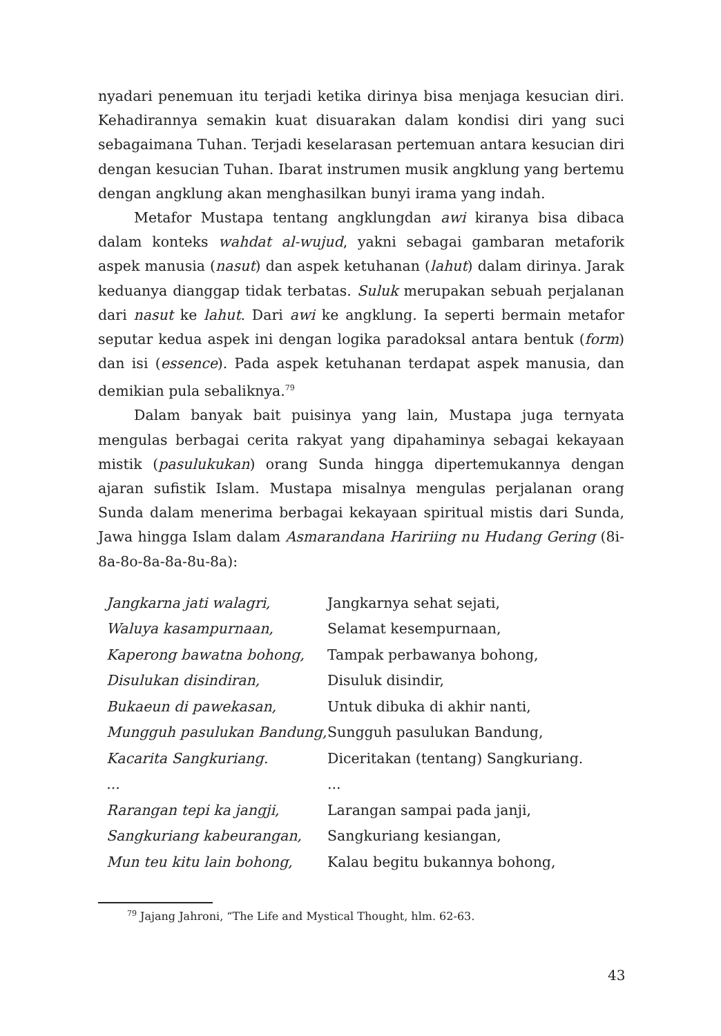nyadari penemuan itu terjadi ketika dirinya bisa menjaga kesucian diri. Kehadirannya semakin kuat disuarakan dalam kondisi diri yang suci sebagaimana Tuhan. Terjadi keselarasan pertemuan antara kesucian diri dengan kesucian Tuhan. Ibarat instrumen musik angklung yang bertemu dengan angklung akan menghasilkan bunyi irama yang indah.
Metafor Mustapa tentang angklungdan awi kiranya bisa dibaca dalam konteks wahdat al-wujud, yakni sebagai gambaran metaforik aspek manusia (nasut) dan aspek ketuhanan (lahut) dalam dirinya. Jarak keduanya dianggap tidak terbatas. Suluk merupakan sebuah perjalanan dari nasut ke lahut. Dari awi ke angklung. Ia seperti bermain metafor seputar kedua aspek ini dengan logika paradoksal antara bentuk (form) dan isi (essence). Pada aspek ketuhanan terdapat aspek manusia, dan demikian pula sebaliknya.<sup>79</sup>
Dalam banyak bait puisinya yang lain, Mustapa juga ternyata mengulas berbagai cerita rakyat yang dipahaminya sebagai kekayaan mistik (pasulukukan) orang Sunda hingga dipertemukannya dengan ajaran sufistik Islam. Mustapa misalnya mengulas perjalanan orang Sunda dalam menerima berbagai kekayaan spiritual mistis dari Sunda, Jawa hingga Islam dalam Asmarandana Haririing nu Hudang Gering (8i-8a-8o-8a-8a-8u-8a):
| Jangkarna jati walagri, | Jangkarnya sehat sejati, |
| Waluya kasampurnaan, | Selamat kesempurnaan, |
| Kaperong bawatna bohong, | Tampak perbawanya bohong, |
| Disulukan disindiran, | Disuluk disindir, |
| Bukaeun di pawekasan, | Untuk dibuka di akhir nanti, |
| Mungguh pasulukan Bandung, | Sungguh pasulukan Bandung, |
| Kacarita Sangkuriang. | Diceritakan (tentang) Sangkuriang. |
| ... | ... |
| Rarangan tepi ka jangji, | Larangan sampai pada janji, |
| Sangkuriang kabeurangan, | Sangkuriang kesiangan, |
| Mun teu kitu lain bohong, | Kalau begitu bukannya bohong, |
<sup>79</sup> Jajang Jahroni, “The Life and Mystical Thought, hlm. 62-63.
43